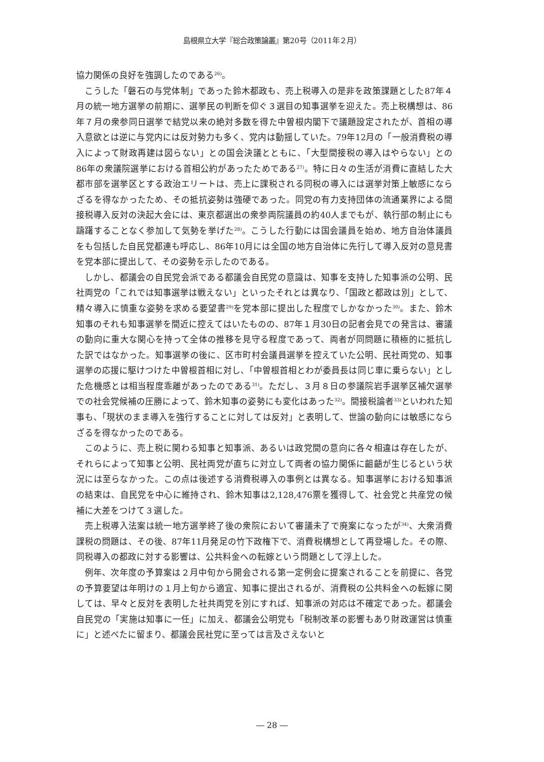島根県立大学『総合政策論叢』第20号（2011年２月）
協力関係の良好を強調したのである<sup>26)</sup>。
こうした「磐石の与党体制」であった鈴木都政も、売上税導入の是非を政策課題とした87年４月の統一地方選挙の前期に、選挙民の判断を仰ぐ３選目の知事選挙を迎えた。売上税構想は、86年７月の衆参同日選挙で結党以来の絶対多数を得た中曽根内閣下で議題設定されたが、首相の導入意欲とは逆に与党内には反対勢力も多く、党内は動揺していた。79年12月の「一般消費税の導入によって財政再建は図らない」との国会決議とともに、「大型間接税の導入はやらない」との86年の衆議院選挙における首相公約があったためである<sup>27)</sup>。特に日々の生活が消費に直結した大都市部を選挙区とする政治エリートは、売上に課税される同税の導入には選挙対策上敏感にならざるを得なかったため、その抵抗姿勢は強硬であった。同党の有力支持団体の流通業界による間接税導入反対の決起大会には、東京都選出の衆参両院議員の約40人までもが、執行部の制止にも躊躇することなく参加して気勢を挙げた<sup>28)</sup>。こうした行動には国会議員を始め、地方自治体議員をも包括した自民党都連も呼応し、86年10月には全国の地方自治体に先行して導入反対の意見書を党本部に提出して、その姿勢を示したのである。
しかし、都議会の自民党会派である都議会自民党の意識は、知事を支持した知事派の公明、民社両党の「これでは知事選挙は戦えない」といったそれとは異なり、「国政と都政は別」として、精々導入に慎重な姿勢を求める要望書<sup>29)</sup>を党本部に提出した程度でしかなかった<sup>30)</sup>。また、鈴木知事のそれも知事選挙を間近に控えてはいたものの、87年１月30日の記者会見での発言は、審議の動向に重大な関心を持って全体の推移を見守る程度であって、両者が同問題に積極的に抵抗した訳ではなかった。知事選挙の後に、区市町村会議員選挙を控えていた公明、民社両党の、知事選挙の応援に駆けつけた中曽根首相に対し、「中曽根首相とわが委員長は同じ車に乗らない」とした危機感とは相当程度乖離があったのである<sup>31)</sup>。ただし、３月８日の参議院岩手選挙区補欠選挙での社会党候補の圧勝によって、鈴木知事の姿勢にも変化はあった<sup>32)</sup>。間接税論者<sup>33)</sup>といわれた知事も、「現状のまま導入を強行することに対しては反対」と表明して、世論の動向には敏感にならざるを得なかったのである。
このように、売上税に関わる知事と知事派、あるいは政党間の意向に各々相違は存在したが、それらによって知事と公明、民社両党が直ちに対立して両者の協力関係に齟齬が生じるという状況には至らなかった。この点は後述する消費税導入の事例とは異なる。知事選挙における知事派の結束は、自民党を中心に維持され、鈴木知事は2,128,476票を獲得して、社会党と共産党の候補に大差をつけて３選した。
売上税導入法案は統一地方選挙終了後の衆院において審議未了で廃案になったが<sup>34)</sup>、大衆消費課税の問題は、その後、87年11月発足の竹下政権下で、消費税構想として再登場した。その際、同税導入の都政に対する影響は、公共料金への転嫁という問題として浮上した。
例年、次年度の予算案は２月中旬から開会される第一定例会に提案されることを前提に、各党の予算要望は年明けの１月上旬から適宜、知事に提出されるが、消費税の公共料金への転嫁に関しては、早々と反対を表明した社共両党を別にすれば、知事派の対応は不確定であった。都議会自民党の「実施は知事に一任」に加え、都議会公明党も「税制改革の影響もあり財政運営は慎重に」と述べたに留まり、都議会民社党に至っては言及さえないと
― 28 ―